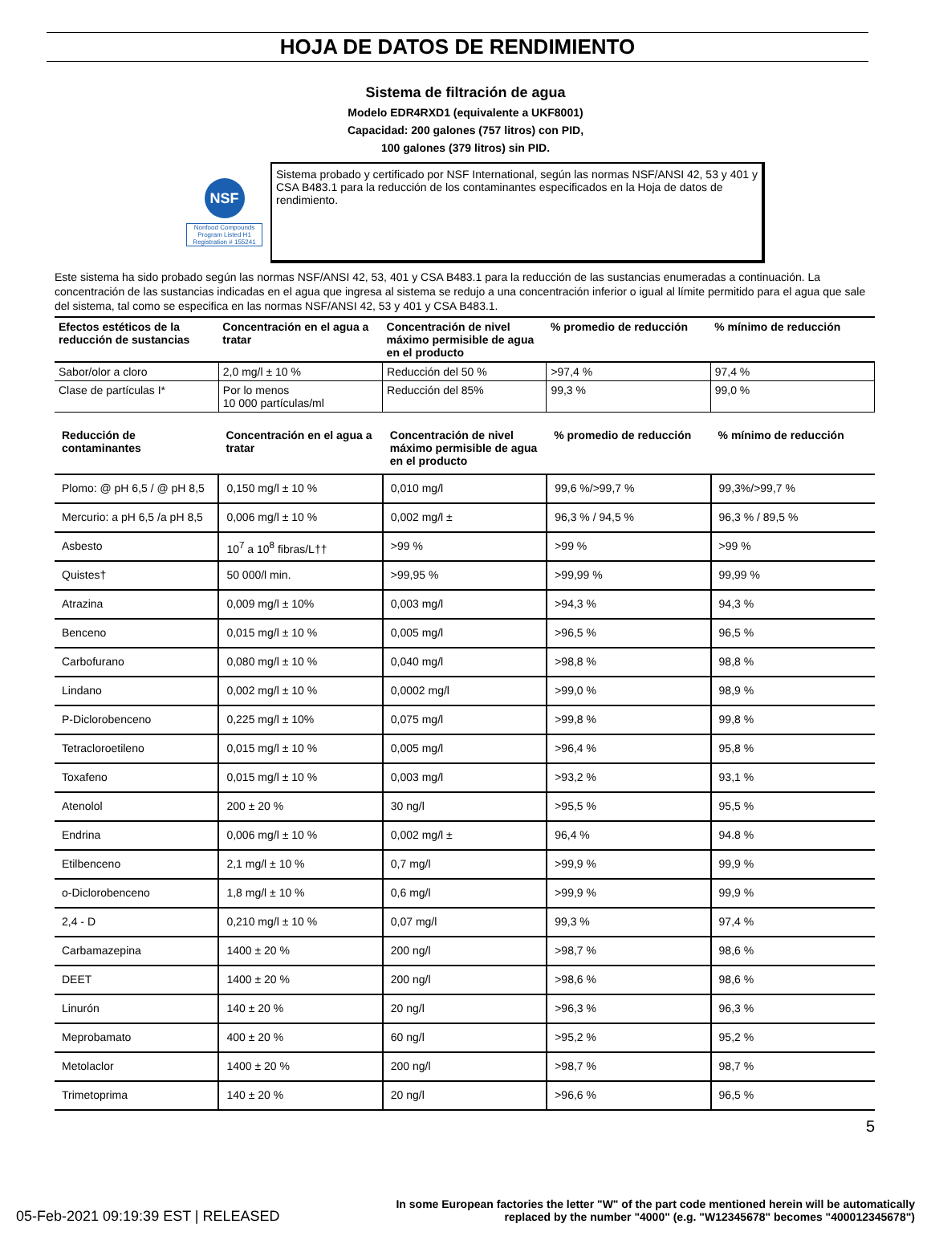HOJA DE DATOS DE RENDIMIENTO
Sistema de filtración de agua
Modelo EDR4RXD1 (equivalente a UKF8001)
Capacidad: 200 galones (757 litros) con PID,
100 galones (379 litros) sin PID.
NSF
Nonfood Compounds Program Listed H1 Registration # 155241
Sistema probado y certificado por NSF International, según las normas NSF/ANSI 42, 53 y 401 y CSA B483.1 para la reducción de los contaminantes especificados en la Hoja de datos de rendimiento.
Este sistema ha sido probado según las normas NSF/ANSI 42, 53, 401 y CSA B483.1 para la reducción de las sustancias enumeradas a continuación. La concentración de las sustancias indicadas en el agua que ingresa al sistema se redujo a una concentración inferior o igual al límite permitido para el agua que sale del sistema, tal como se especifica en las normas NSF/ANSI 42, 53 y 401 y CSA B483.1.
| Efectos estéticos de la reducción de sustancias | Concentración en el agua a tratar | Concentración de nivel máximo permisible de agua en el producto | % promedio de reducción | % mínimo de reducción |
| --- | --- | --- | --- | --- |
| Sabor/olor a cloro | 2,0 mg/l ± 10 % | Reducción del 50 % | >97,4 % | 97,4 % |
| Clase de partículas I* | Por lo menos 10 000 partículas/ml | Reducción del 85% | 99,3 % | 99,0 % |
| Reducción de contaminantes | Concentración en el agua a tratar | Concentración de nivel máximo permisible de agua en el producto | % promedio de reducción | % mínimo de reducción |
| --- | --- | --- | --- | --- |
| Plomo: @ pH 6,5 / @ pH 8,5 | 0,150 mg/l ± 10 % | 0,010 mg/l | 99,6 %/>99,7 % | 99,3%/>99,7 % |
| Mercurio: a pH 6,5 /a pH 8,5 | 0,006 mg/l ± 10 % | 0,002 mg/l ± | 96,3 % / 94,5 % | 96,3 % / 89,5 % |
| Asbesto | 10<sup>7</sup> a 10<sup>8</sup> fibras/L†† | >99 % | >99 % | >99 % |
| Quistes† | 50 000/l min. | >99,95 % | >99,99 % | 99,99 % |
| Atrazina | 0,009 mg/l ± 10% | 0,003 mg/l | >94,3 % | 94,3 % |
| Benceno | 0,015 mg/l ± 10 % | 0,005 mg/l | >96,5 % | 96,5 % |
| Carbofurano | 0,080 mg/l ± 10 % | 0,040 mg/l | >98,8 % | 98,8 % |
| Lindano | 0,002 mg/l ± 10 % | 0,0002 mg/l | >99,0 % | 98,9 % |
| P-Diclorobenceno | 0,225 mg/l ± 10% | 0,075 mg/l | >99,8 % | 99,8 % |
| Tetracloroetileno | 0,015 mg/l ± 10 % | 0,005 mg/l | >96,4 % | 95,8 % |
| Toxafeno | 0,015 mg/l ± 10 % | 0,003 mg/l | >93,2 % | 93,1 % |
| Atenolol | 200 ± 20 % | 30 ng/l | >95,5 % | 95,5 % |
| Endrina | 0,006 mg/l ± 10 % | 0,002 mg/l ± | 96,4 % | 94.8 % |
| Etilbenceno | 2,1 mg/l ± 10 % | 0,7 mg/l | >99,9 % | 99,9 % |
| o-Diclorobenceno | 1,8 mg/l ± 10 % | 0,6 mg/l | >99,9 % | 99,9 % |
| 2,4 - D | 0,210 mg/l ± 10 % | 0,07 mg/l | 99,3 % | 97,4 % |
| Carbamazepina | 1400 ± 20 % | 200 ng/l | >98,7 % | 98,6 % |
| DEET | 1400 ± 20 % | 200 ng/l | >98,6 % | 98,6 % |
| Linurón | 140 ± 20 % | 20 ng/l | >96,3 % | 96,3 % |
| Meprobamato | 400 ± 20 % | 60 ng/l | >95,2 % | 95,2 % |
| Metolaclor | 1400 ± 20 % | 200 ng/l | >98,7 % | 98,7 % |
| Trimetoprima | 140 ± 20 % | 20 ng/l | >96,6 % | 96,5 % |
5
05-Feb-2021 09:19:39 EST | RELEASED
In some European factories the letter "W" of the part code mentioned herein will be automatically
replaced by the number "4000" (e.g. "W12345678" becomes "400012345678")